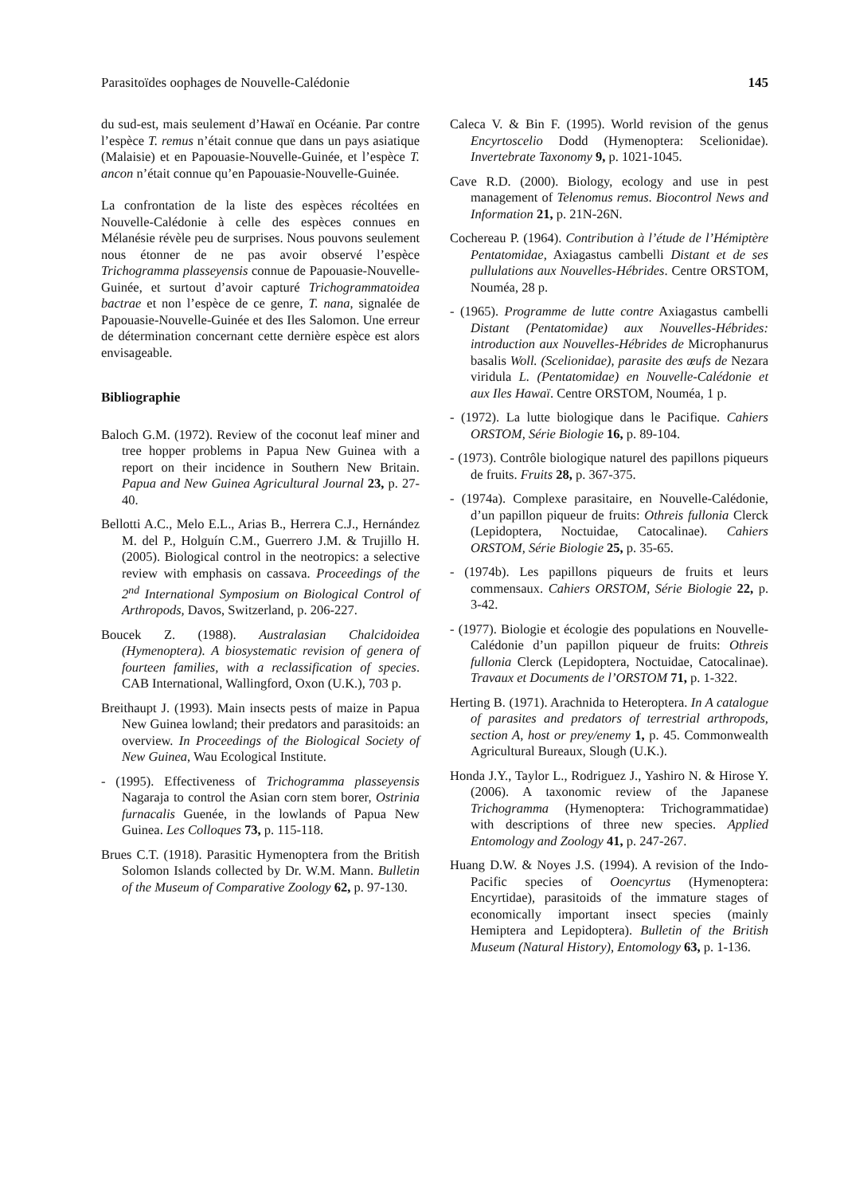Parasitoïdes oophages de Nouvelle-Calédonie 145
du sud-est, mais seulement d’Hawaï en Océanie. Par contre l’espèce T. remus n’était connue que dans un pays asiatique (Malaisie) et en Papouasie-Nouvelle-Guinée, et l’espèce T. ancon n’était connue qu’en Papouasie-Nouvelle-Guinée.
La confrontation de la liste des espèces récoltées en Nouvelle-Calédonie à celle des espèces connues en Mélanésie révèle peu de surprises. Nous pouvons seulement nous étonner de ne pas avoir observé l’espèce Trichogramma plasseyensis connue de Papouasie-Nouvelle-Guinée, et surtout d’avoir capturé Trichogrammatoidea bactrae et non l’espèce de ce genre, T. nana, signalée de Papouasie-Nouvelle-Guinée et des Iles Salomon. Une erreur de détermination concernant cette dernière espèce est alors envisageable.
Bibliographie
Baloch G.M. (1972). Review of the coconut leaf miner and tree hopper problems in Papua New Guinea with a report on their incidence in Southern New Britain. Papua and New Guinea Agricultural Journal 23, p. 27-40.
Bellotti A.C., Melo E.L., Arias B., Herrera C.J., Hernández M. del P., Holguín C.M., Guerrero J.M. & Trujillo H. (2005). Biological control in the neotropics: a selective review with emphasis on cassava. Proceedings of the 2<sup>nd</sup> International Symposium on Biological Control of Arthropods, Davos, Switzerland, p. 206-227.
Boucek Z. (1988). Australasian Chalcidoidea (Hymenoptera). A biosystematic revision of genera of fourteen families, with a reclassification of species. CAB International, Wallingford, Oxon (U.K.), 703 p.
Breithaupt J. (1993). Main insects pests of maize in Papua New Guinea lowland; their predators and parasitoids: an overview. In Proceedings of the Biological Society of New Guinea, Wau Ecological Institute.
- (1995). Effectiveness of Trichogramma plasseyensis Nagaraja to control the Asian corn stem borer, Ostrinia furnacalis Guenée, in the lowlands of Papua New Guinea. Les Colloques 73, p. 115-118.
Brues C.T. (1918). Parasitic Hymenoptera from the British Solomon Islands collected by Dr. W.M. Mann. Bulletin of the Museum of Comparative Zoology 62, p. 97-130.
Caleca V. & Bin F. (1995). World revision of the genus Encyrtoscelio Dodd (Hymenoptera: Scelionidae). Invertebrate Taxonomy 9, p. 1021-1045.
Cave R.D. (2000). Biology, ecology and use in pest management of Telenomus remus. Biocontrol News and Information 21, p. 21N-26N.
Cochereau P. (1964). Contribution à l’étude de l’Hémiptère Pentatomidae, Axiagastus cambelli Distant et de ses pullulations aux Nouvelles-Hébrides. Centre ORSTOM, Nouméa, 28 p.
- (1965). Programme de lutte contre Axiagastus cambelli Distant (Pentatomidae) aux Nouvelles-Hébrides: introduction aux Nouvelles-Hébrides de Microphanurus basalis Woll. (Scelionidae), parasite des œufs de Nezara viridula L. (Pentatomidae) en Nouvelle-Calédonie et aux Iles Hawaï. Centre ORSTOM, Nouméa, 1 p.
- (1972). La lutte biologique dans le Pacifique. Cahiers ORSTOM, Série Biologie 16, p. 89-104.
- (1973). Contrôle biologique naturel des papillons piqueurs de fruits. Fruits 28, p. 367-375.
- (1974a). Complexe parasitaire, en Nouvelle-Calédonie, d’un papillon piqueur de fruits: Othreis fullonia Clerck (Lepidoptera, Noctuidae, Catocalinae). Cahiers ORSTOM, Série Biologie 25, p. 35-65.
- (1974b). Les papillons piqueurs de fruits et leurs commensaux. Cahiers ORSTOM, Série Biologie 22, p. 3-42.
- (1977). Biologie et écologie des populations en Nouvelle-Calédonie d’un papillon piqueur de fruits: Othreis fullonia Clerck (Lepidoptera, Noctuidae, Catocalinae). Travaux et Documents de l’ORSTOM 71, p. 1-322.
Herting B. (1971). Arachnida to Heteroptera. In A catalogue of parasites and predators of terrestrial arthropods, section A, host or prey/enemy 1, p. 45. Commonwealth Agricultural Bureaux, Slough (U.K.).
Honda J.Y., Taylor L., Rodriguez J., Yashiro N. & Hirose Y. (2006). A taxonomic review of the Japanese Trichogramma (Hymenoptera: Trichogrammatidae) with descriptions of three new species. Applied Entomology and Zoology 41, p. 247-267.
Huang D.W. & Noyes J.S. (1994). A revision of the Indo-Pacific species of Ooencyrtus (Hymenoptera: Encyrtidae), parasitoids of the immature stages of economically important insect species (mainly Hemiptera and Lepidoptera). Bulletin of the British Museum (Natural History), Entomology 63, p. 1-136.